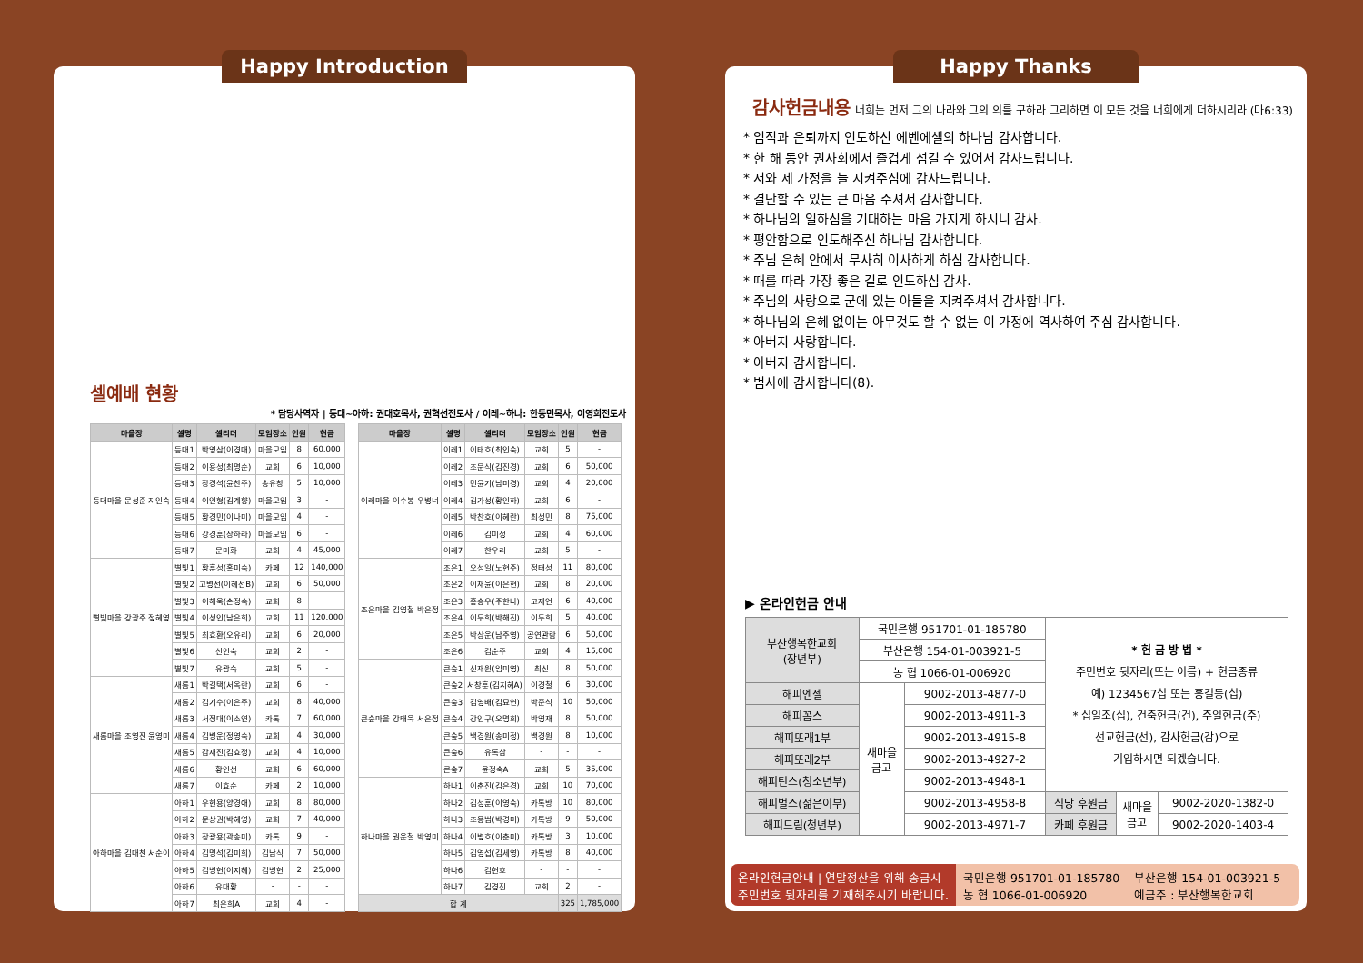Happy Introduction
셀예배 현황
* 담당사역자 | 등대~아하: 권대호목사, 권혁선전도사 / 이레~하나: 한동민목사, 이영희전도사
| 마을장 | 셀명 | 셀리더 | 모임장소 | 인원 | 현금 |
| --- | --- | --- | --- | --- | --- |
| 등대마을 문성준 지인숙 | 등대1 | 박영삼(이경매) | 마을모임 | 8 | 60,000 |
| | 등대2 | 이용성(최명순) | 교회 | 6 | 10,000 |
| | 등대3 | 장경석(윤찬주) | 송유창 | 5 | 10,000 |
| | 등대4 | 이인형(김계향) | 마을모임 | 3 | - |
| | 등대5 | 황경민(이나미) | 마을모임 | 4 | - |
| | 등대6 | 강경훈(장하라) | 마을모임 | 6 | - |
| | 등대7 | 문미화 | 교회 | 4 | 45,000 |
| 별빛마을 강광주 정혜영 | 별빛1 | 황훈성(홍미숙) | 카페 | 12 | 140,000 |
| | 별빛2 | 고병선(이혜선B) | 교회 | 6 | 50,000 |
| | 별빛3 | 이해욱(손정숙) | 교회 | 8 | - |
| | 별빛4 | 이성인(남은희) | 교회 | 11 | 120,000 |
| | 별빛5 | 최효환(오유리) | 교회 | 6 | 20,000 |
| | 별빛6 | 신인숙 | 교회 | 2 | - |
| | 별빛7 | 유광숙 | 교회 | 5 | - |
| 새롬마을 조영진 윤영미 | 새롬1 | 박길택(서옥란) | 교회 | 6 | - |
| | 새롬2 | 김기수(이은주) | 교회 | 8 | 40,000 |
| | 새롬3 | 서정대(이소연) | 카톡 | 7 | 60,000 |
| | 새롬4 | 김병운(정영숙) | 교회 | 4 | 30,000 |
| | 새롬5 | 감재진(김효정) | 교회 | 4 | 10,000 |
| | 새롬6 | 황인선 | 교회 | 6 | 60,000 |
| | 새롬7 | 이효순 | 카페 | 2 | 10,000 |
| 아하마을 김대천 서순이 | 아하1 | 우현용(양경애) | 교회 | 8 | 80,000 |
| | 아하2 | 문상권(박혜영) | 교회 | 7 | 40,000 |
| | 아하3 | 장광용(곽송미) | 카톡 | 9 | - |
| | 아하4 | 김명석(김미희) | 김남식 | 7 | 50,000 |
| | 아하5 | 김병현(이지혜) | 김병현 | 2 | 25,000 |
| | 아하6 | 유대황 | - | - | - |
| | 아하7 | 최은희A | 교회 | 4 | - |
| 마을장 | 셀명 | 셀리더 | 모임장소 | 인원 | 현금 |
| --- | --- | --- | --- | --- | --- |
| 이레마을 이수봉 우병녀 | 이레1 | 이태호(최인숙) | 교회 | 5 | - |
| | 이레2 | 조문식(김진경) | 교회 | 6 | 50,000 |
| | 이레3 | 민윤기(남미경) | 교회 | 4 | 20,000 |
| | 이레4 | 김가성(황인하) | 교회 | 6 | - |
| | 이레5 | 박찬호(이혜란) | 최성민 | 8 | 75,000 |
| | 이레6 | 김미정 | 교회 | 4 | 60,000 |
| | 이레7 | 한우리 | 교회 | 5 | - |
| 조은마을 김영철 박은정 | 조은1 | 오성일(노현주) | 정태성 | 11 | 80,000 |
| | 조은2 | 이재윤(이은현) | 교회 | 8 | 20,000 |
| | 조은3 | 홍승우(주한나) | 고재언 | 6 | 40,000 |
| | 조은4 | 이두희(박해진) | 이두희 | 5 | 40,000 |
| | 조은5 | 박상운(남주영) | 공연관람 | 6 | 50,000 |
| | 조은6 | 김순주 | 교회 | 4 | 15,000 |
| 큰숲마을 강태욱 서은정 | 큰숲1 | 신재원(임미영) | 최신 | 8 | 50,000 |
| | 큰숲2 | 서창훈(김지혜A) | 이경철 | 6 | 30,000 |
| | 큰숲3 | 김영배(김묘연) | 박준석 | 10 | 50,000 |
| | 큰숲4 | 강인구(오명희) | 박영재 | 8 | 50,000 |
| | 큰숲5 | 백경원(송미정) | 백경원 | 8 | 10,000 |
| | 큰숲6 | 유록삼 | - | - | - |
| | 큰숲7 | 윤정숙A | 교회 | 5 | 35,000 |
| 하나마을 권운철 박영미 | 하나1 | 이춘진(김은경) | 교회 | 10 | 70,000 |
| | 하나2 | 김성훈(이영숙) | 카톡방 | 10 | 80,000 |
| | 하나3 | 조용범(박경미) | 카톡방 | 9 | 50,000 |
| | 하나4 | 이병호(이춘미) | 카톡방 | 3 | 10,000 |
| | 하나5 | 김영섭(김세영) | 카톡방 | 8 | 40,000 |
| | 하나6 | 김현호 | - | - | - |
| | 하나7 | 김경진 | 교회 | 2 | - |
| 합 계 | | | | 325 | 1,785,000 |
Happy Thanks
감사헌금내용 너희는 먼저 그의 나라와 그의 의를 구하라 그리하면 이 모든 것을 너희에게 더하시리라 (마6:33)
* 임직과 은퇴까지 인도하신 에벤에셀의 하나님 감사합니다.
* 한 해 동안 권사회에서 즐겁게 섬길 수 있어서 감사드립니다.
* 저와 제 가정을 늘 지켜주심에 감사드립니다.
* 결단할 수 있는 큰 마음 주셔서 감사합니다.
* 하나님의 일하심을 기대하는 마음 가지게 하시니 감사.
* 평안함으로 인도해주신 하나님 감사합니다.
* 주님 은혜 안에서 무사히 이사하게 하심 감사합니다.
* 때를 따라 가장 좋은 길로 인도하심 감사.
* 주님의 사랑으로 군에 있는 아들을 지켜주셔서 감사합니다.
* 하나님의 은혜 없이는 아무것도 할 수 없는 이 가정에 역사하여 주심 감사합니다.
* 아버지 사랑합니다.
* 아버지 감사합니다.
* 범사에 감사합니다(8).
▶ 온라인헌금 안내
| 부산행복한교회 (장년부) | 국민은행 951701-01-185780 | | * 헌 금 방 법 * 주민번호 뒷자리(또는 이름) + 헌금종류 예) 1234567십 또는 홍길동(십) * 십일조(십), 건축헌금(건), 주일헌금(주) 선교헌금(선), 감사헌금(감)으로 기입하시면 되겠습니다. | | |
| | 부산은행 154-01-003921-5 | | | | |
| | 농 협 1066-01-006920 | | | | |
| 해피엔젤 | 새마을 금고 | 9002-2013-4877-0 | | | |
| 해피꼼스 | | 9002-2013-4911-3 | | | |
| 해피또래1부 | | 9002-2013-4915-8 | | | |
| 해피또래2부 | | 9002-2013-4927-2 | | | |
| 해피틴스(청소년부) | | 9002-2013-4948-1 | | | |
| 해피벌스(젊은이부) | | 9002-2013-4958-8 | 식당 후원금 | 새마을 금고 | 9002-2020-1382-0 |
| 해피드림(청년부) | | 9002-2013-4971-7 | 카페 후원금 | | 9002-2020-1403-4 |
온라인헌금안내 | 연말정산을 위해 송금시
주민번호 뒷자리를 기재해주시기 바랍니다.
국민은행 951701-01-185780
농 협 1066-01-006920
부산은행 154-01-003921-5
예금주 : 부산행복한교회